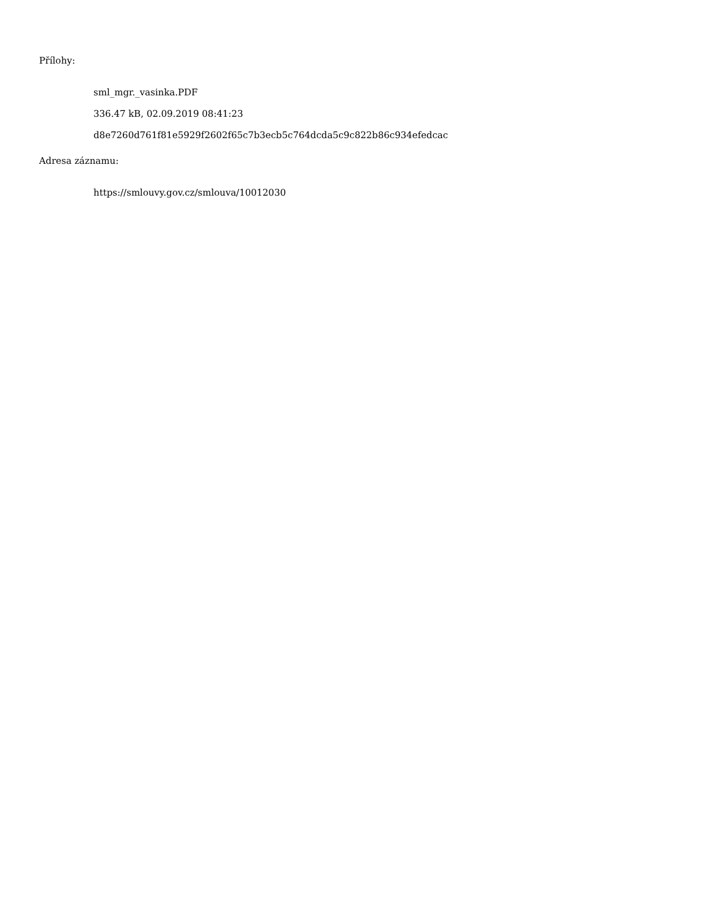Přílohy:
sml_mgr._vasinka.PDF
336.47 kB, 02.09.2019 08:41:23
d8e7260d761f81e5929f2602f65c7b3ecb5c764dcda5c9c822b86c934efedcac
Adresa záznamu:
https://smlouvy.gov.cz/smlouva/10012030